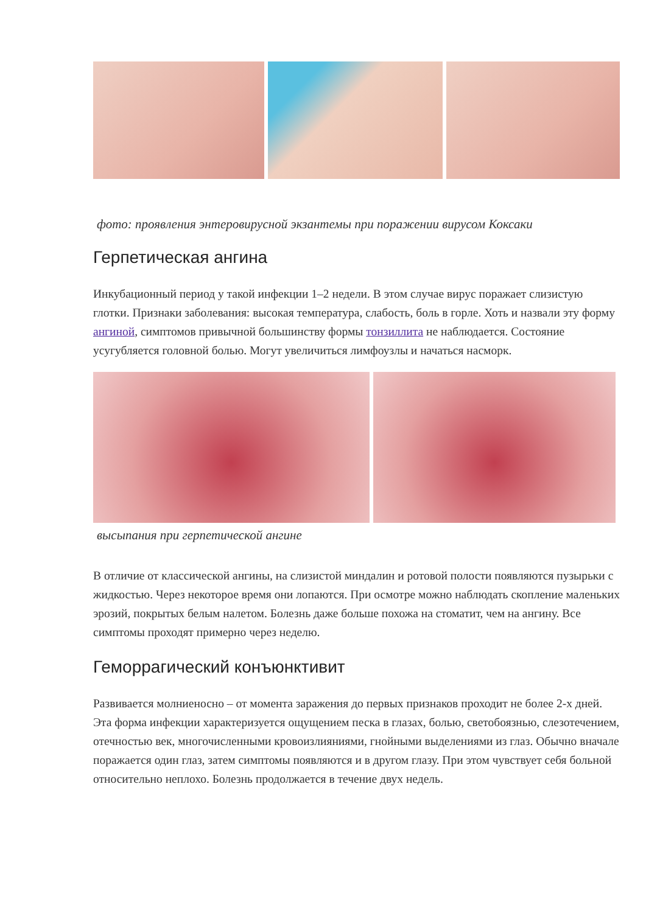фото: проявления энтеровирусной экзантемы при поражении вирусом Коксаки
Герпетическая ангина
Инкубационный период у такой инфекции 1–2 недели. В этом случае вирус поражает слизистую глотки. Признаки заболевания: высокая температура, слабость, боль в горле. Хоть и назвали эту форму ангиной, симптомов привычной большинству формы тонзиллита не наблюдается. Состояние усугубляется головной болью. Могут увеличиться лимфоузлы и начаться насморк.
высыпания при герпетической ангине
В отличие от классической ангины, на слизистой миндалин и ротовой полости появляются пузырьки с жидкостью. Через некоторое время они лопаются. При осмотре можно наблюдать скопление маленьких эрозий, покрытых белым налетом. Болезнь даже больше похожа на стоматит, чем на ангину. Все симптомы проходят примерно через неделю.
Геморрагический конъюнктивит
Развивается молниеносно – от момента заражения до первых признаков проходит не более 2-х дней. Эта форма инфекции характеризуется ощущением песка в глазах, болью, светобоязнью, слезотечением, отечностью век, многочисленными кровоизлияниями, гнойными выделениями из глаз. Обычно вначале поражается один глаз, затем симптомы появляются и в другом глазу. При этом чувствует себя больной относительно неплохо. Болезнь продолжается в течение двух недель.